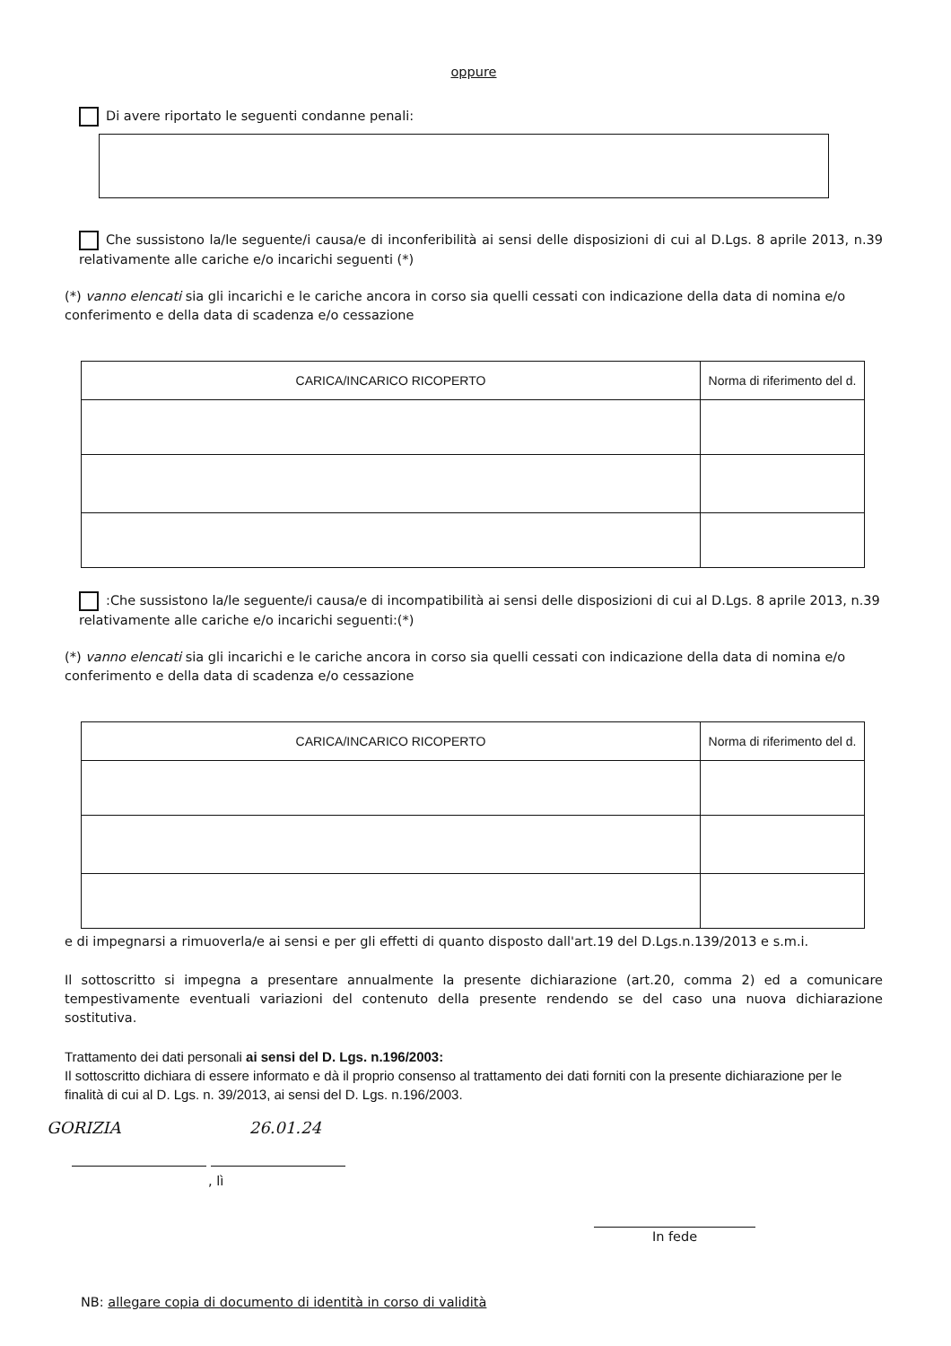oppure
Di avere riportato le seguenti condanne penali:
Che sussistono la/le seguente/i causa/e di inconferibilità ai sensi delle disposizioni di cui al D.Lgs. 8 aprile 2013, n.39 relativamente alle cariche e/o incarichi seguenti (*)
(*) vanno elencati sia gli incarichi e le cariche ancora in corso sia quelli cessati con indicazione della data di nomina e/o conferimento e della data di scadenza e/o cessazione
| CARICA/INCARICO RICOPERTO | Norma di riferimento del d. |
| --- | --- |
:Che sussistono la/le seguente/i causa/e di incompatibilità ai sensi delle disposizioni di cui al D.Lgs. 8 aprile 2013, n.39 relativamente alle cariche e/o incarichi seguenti:(*)
(*) vanno elencati sia gli incarichi e le cariche ancora in corso sia quelli cessati con indicazione della data di nomina e/o conferimento e della data di scadenza e/o cessazione
| CARICA/INCARICO RICOPERTO | Norma di riferimento del d. |
| --- | --- |
e di impegnarsi a rimuoverla/e ai sensi e per gli effetti di quanto disposto dall'art.19 del D.Lgs.n.139/2013 e s.m.i.
Il sottoscritto si impegna a presentare annualmente la presente dichiarazione (art.20, comma 2) ed a comunicare tempestivamente eventuali variazioni del contenuto della presente rendendo se del caso una nuova dichiarazione sostitutiva.
Trattamento dei dati personali ai sensi del D. Lgs. n.196/2003:
Il sottoscritto dichiara di essere informato e dà il proprio consenso al trattamento dei dati forniti con la presente dichiarazione per le finalità di cui al D. Lgs. n. 39/2013, ai sensi del D. Lgs. n.196/2003.
GORIZIA 26.01.24
, lì
In fede
NB: allegare copia di documento di identità in corso di validità